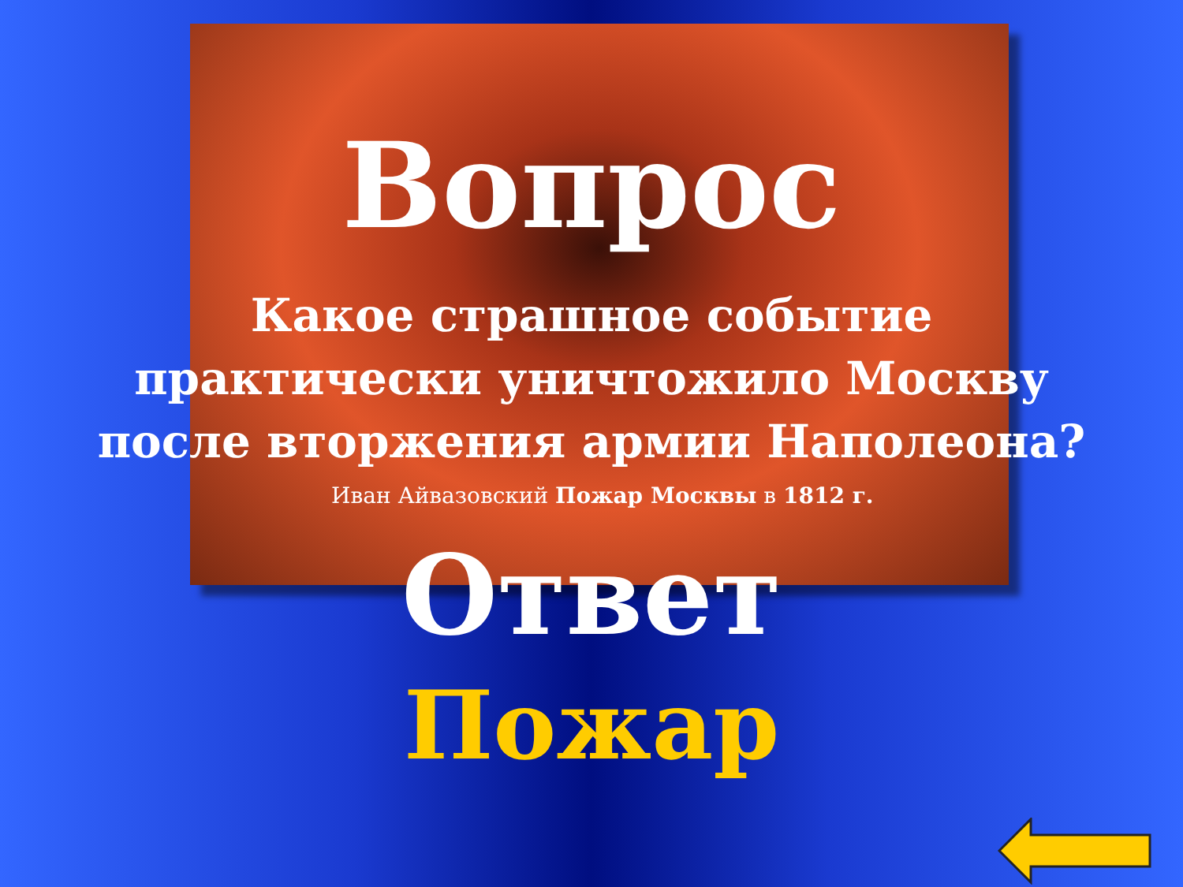Вопрос
Какое страшное событие
практически уничтожило Москву
после вторжения армии Наполеона?
Иван Айвазовский Пожар Москвы в 1812 г.
Ответ
Пожар